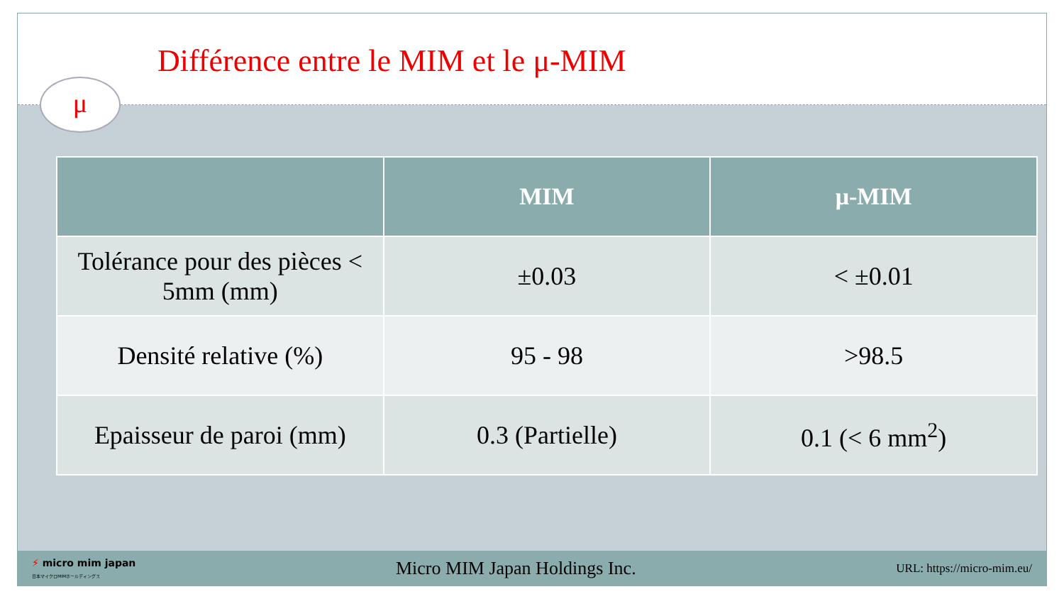Différence entre le MIM et le μ-MIM
μ
| | MIM | μ-MIM |
| --- | --- | --- |
| Tolérance pour des pièces < 5mm (mm) | ±0.03 | < ±0.01 |
| Densité relative (%) | 95 - 98 | >98.5 |
| Epaisseur de paroi (mm) | 0.3 (Partielle) | 0.1 (< 6 mm<sup>2</sup>) |
⚡ micro mim japan
日本マイクロMIMホールディングス
Micro MIM Japan Holdings Inc.
URL: https://micro-mim.eu/